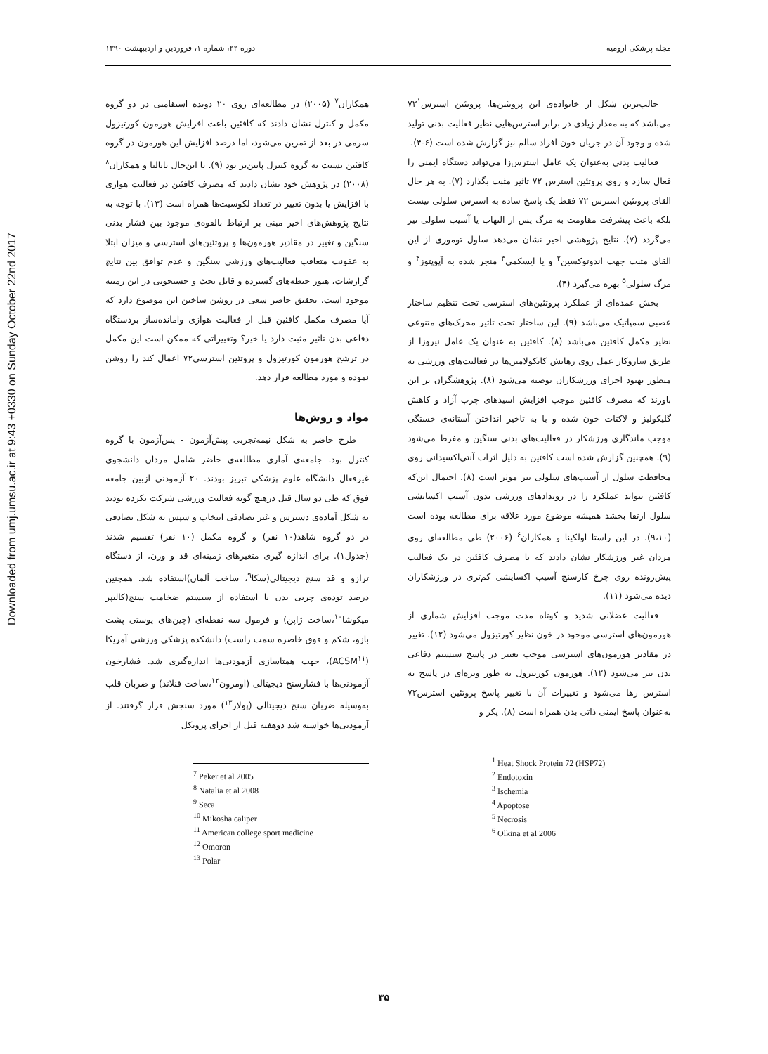Downloaded from umj.umsu.ac.ir at 9:43 +0330 on Sunday October 22nd 2017
مجله پزشکی ارومیه دوره ۲۲، شماره ۱، فروردین و اردیبهشت ۱۳۹۰
جالب‌ترین شکل از خانواده‌ی این پروتئین‌ها، پروتئین استرس۷۲<sup>۱</sup> می‌باشد که به مقدار زیادی در برابر استرس‌هایی نظیر فعالیت بدنی تولید شده و وجود آن در جریان خون افراد سالم نیز گزارش شده است (۶-۴).
فعالیت بدنی به‌عنوان یک عامل استرس‌زا می‌تواند دستگاه ایمنی را فعال سازد و روی پروتئین استرس ۷۲ تاثیر مثبت بگذارد (۷). به هر حال القای پروتئین استرس ۷۲ فقط یک پاسخ ساده به استرس سلولی نیست بلکه باعث پیشرفت مقاومت به مرگ پس از التهاب یا آسیب سلولی نیز می‌گردد (۷). نتایج پژوهشی اخیر نشان می‌دهد سلول توموری از این القای مثبت جهت اندوتوکسین<sup>۲</sup> و یا ایسکمی<sup>۳</sup> منجر شده به آپوپتوز<sup>۴</sup> و مرگ سلولی<sup>۵</sup> بهره می‌گیرد (۴).
بخش عمده‌ای از عملکرد پروتئین‌های استرسی تحت تنظیم ساختار عصبی سمپاتیک می‌باشد (۹). این ساختار تحت تاثیر محرک‌های متنوعی نظیر مکمل کافئین می‌باشد (۸). کافئین به عنوان یک عامل نیروزا از طریق سازوکار عمل روی رهایش کاتکولامین‌ها در فعالیت‌های ورزشی به منظور بهبود اجرای ورزشکاران توصیه می‌شود (۸). پژوهشگران بر این باورند که مصرف کافئین موجب افزایش اسیدهای چرب آزاد و کاهش گلیکولیز و لاکتات خون شده و با به تاخیر انداختن آستانه‌ی خستگی موجب ماندگاری ورزشکار در فعالیت‌های بدنی سنگین و مفرط می‌شود (۹). همچنین گزارش شده است کافئین به دلیل اثرات آنتی‌اکسیدانی روی محافظت سلول از آسیب‌های سلولی نیز موثر است (۸). احتمال این‌که کافئین بتواند عملکرد را در رویدادهای ورزشی بدون آسیب اکسایشی سلول ارتقا بخشد همیشه موضوع مورد علاقه برای مطالعه بوده است (۹،۱۰). در این راستا اولکینا و همکاران<sup>۶</sup> (۲۰۰۶) طی مطالعه‌ای روی مردان غیر ورزشکار نشان دادند که با مصرف کافئین در یک فعالیت پیش‌رونده روی چرخ کارسنج آسیب اکسایشی کم‌تری در ورزشکاران دیده می‌شود (۱۱).
فعالیت عضلانی شدید و کوتاه مدت موجب افزایش شماری از هورمون‌های استرسی موجود در خون نظیر کورتیزول می‌شود (۱۲). تغییر در مقادیر هورمون‌های استرسی موجب تغییر در پاسخ سیستم دفاعی بدن نیز می‌شود (۱۲). هورمون کورتیزول به طور ویژه‌ای در پاسخ به استرس رها می‌شود و تغییرات آن با تغییر پاسخ پروتئین استرس۷۲ به‌عنوان پاسخ ایمنی ذاتی بدن همراه است (۸). پکر و
<sup>1</sup> Heat Shock Protein 72 (HSP72)
<sup>2</sup> Endotoxin
<sup>3</sup> Ischemia
<sup>4</sup> Apoptose
<sup>5</sup> Necrosis
<sup>6</sup> Olkina et al 2006
همکاران<sup>۷</sup> (۲۰۰۵) در مطالعه‌ای روی ۲۰ دونده استقامتی در دو گروه مکمل و کنترل نشان دادند که کافئین باعث افزایش هورمون کورتیزول سرمی در بعد از تمرین می‌شود، اما درصد افزایش این هورمون در گروه کافئین نسبت به گروه کنترل پایین‌تر بود (۹). با این‌حال ناتالیا و همکاران<sup>۸</sup> (۲۰۰۸) در پژوهش خود نشان دادند که مصرف کافئین در فعالیت هوازی با افزایش یا بدون تغییر در تعداد لکوسیت‌ها همراه است (۱۳). با توجه به نتایج پژوهش‌های اخیر مبنی بر ارتباط بالقوه‌ی موجود بین فشار بدنی سنگین و تغییر در مقادیر هورمون‌ها و پروتئین‌های استرسی و میزان ابتلا به عفونت متعاقب فعالیت‌های ورزشی سنگین و عدم توافق بین نتایج گزارشات، هنوز حیطه‌های گسترده و قابل بحث و جستجویی در این زمینه موجود است. تحقیق حاضر سعی در روشن ساختن این موضوع دارد که آیا مصرف مکمل کافئین قبل از فعالیت هوازی وامانده‌ساز بردستگاه دفاعی بدن تاثیر مثبت دارد یا خیر؟ وتغییراتی که ممکن است این مکمل در ترشح هورمون کورتیزول و پروتئین استرسی۷۲ اعمال کند را روشن نموده و مورد مطالعه قرار دهد.
مواد و روش‌ها
طرح حاضر به شکل نیمه‌تجربی پیش‌آزمون - پس‌آزمون با گروه کنترل بود. جامعه‌ی آماری مطالعه‌ی حاضر شامل مردان دانشجوی غیرفعال دانشگاه علوم پزشکی تبریز بودند. ۲۰ آزمودنی ازبین جامعه فوق که طی دو سال قبل درهیچ گونه فعالیت ورزشی شرکت نکرده بودند به شکل آماده‌ی دسترس و غیر تصادفی انتخاب و سپس به شکل تصادفی در دو گروه شاهد(۱۰ نفر) و گروه مکمل (۱۰ نفر) تقسیم شدند (جدول۱). برای اندازه گیری متغیرهای زمینه‌ای قد و وزن، از دستگاه ترازو و قد سنج دیجیتالی(سکا<sup>۹</sup>، ساخت آلمان)استفاده شد. همچنین درصد توده‌ی چربی بدن با استفاده از سیستم ضخامت سنج(کالیپر میکوشا<sup>۱۰</sup>،ساخت ژاپن) و فرمول سه نقطه‌ای (چین‌های پوستی پشت بازو، شکم و فوق خاصره سمت راست) دانشکده پزشکی ورزشی آمریکا (ACSM<sup>۱۱</sup>)، جهت همتاسازی آزمودنی‌ها اندازه‌گیری شد. فشارخون آزمودنی‌ها با فشارسنج دیجیتالی (اومرون<sup>۱۲</sup>،ساخت فنلاند) و ضربان قلب به‌وسیله ضربان سنج دیجیتالی (پولار<sup>۱۳</sup>) مورد سنجش قرار گرفتند. از آزمودنی‌ها خواسته شد دوهفته قبل از اجرای پروتکل
<sup>7</sup> Peker et al 2005
<sup>8</sup> Natalia et al 2008
<sup>9</sup> Seca
<sup>10</sup> Mikosha caliper
<sup>11</sup> American college sport medicine
<sup>12</sup> Omoron
<sup>13</sup> Polar
۳۵